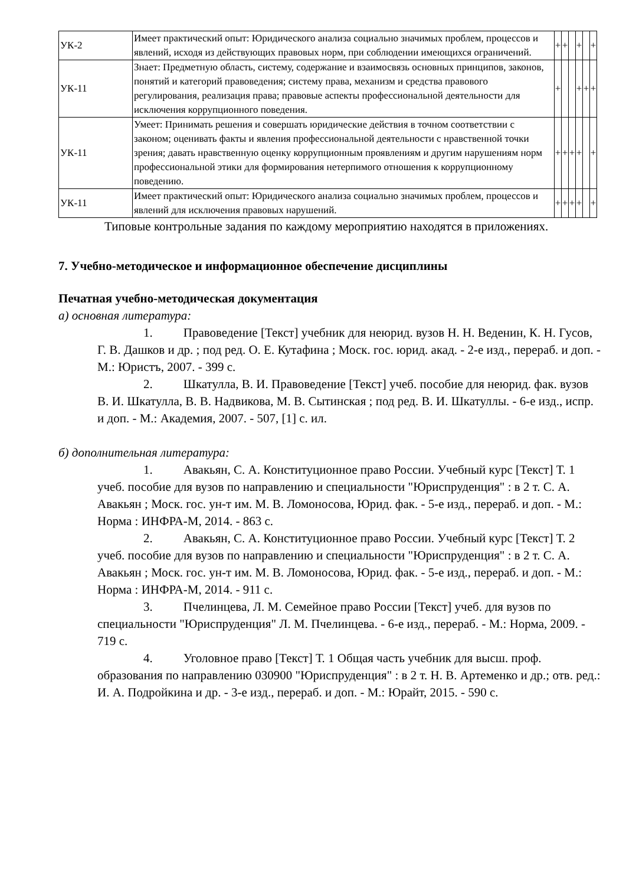| УК-2 | Имеет практический опыт: Юридического анализа социально значимых проблем, процессов и явлений, исходя из действующих правовых норм, при соблюдении имеющихся ограничений. | + | + | | + | | + |
| УК-11 | Знает: Предметную область, систему, содержание и взаимосвязь основных принципов, законов, понятий и категорий правоведения; систему права, механизм и средства правового регулирования, реализация права; правовые аспекты профессиональной деятельности для исключения коррупционного поведения. | + | | | + | + | + |
| УК-11 | Умеет: Принимать решения и совершать юридические действия в точном соответствии с законом; оценивать факты и явления профессиональной деятельности с нравственной точки зрения; давать нравственную оценку коррупционным проявлениям и другим нарушениям норм профессиональной этики для формирования нетерпимого отношения к коррупционному поведению. | + | + | + | + | | + |
| УК-11 | Имеет практический опыт: Юридического анализа социально значимых проблем, процессов и явлений для исключения правовых нарушений. | + | + | + | + | | + |
Типовые контрольные задания по каждому мероприятию находятся в приложениях.
7. Учебно-методическое и информационное обеспечение дисциплины
Печатная учебно-методическая документация
а) основная литература:
1. Правоведение [Текст] учебник для неюрид. вузов Н. Н. Веденин, К. Н. Гусов, Г. В. Дашков и др. ; под ред. О. Е. Кутафина ; Моск. гос. юрид. акад. - 2-е изд., перераб. и доп. - М.: Юристъ, 2007. - 399 с.
2. Шкатулла, В. И. Правоведение [Текст] учеб. пособие для неюрид. фак. вузов В. И. Шкатулла, В. В. Надвикова, М. В. Сытинская ; под ред. В. И. Шкатуллы. - 6-е изд., испр. и доп. - М.: Академия, 2007. - 507, [1] с. ил.
б) дополнительная литература:
1. Авакьян, С. А. Конституционное право России. Учебный курс [Текст] Т. 1 учеб. пособие для вузов по направлению и специальности "Юриспруденция" : в 2 т. С. А. Авакьян ; Моск. гос. ун-т им. М. В. Ломоносова, Юрид. фак. - 5-е изд., перераб. и доп. - М.: Норма : ИНФРА-М, 2014. - 863 с.
2. Авакьян, С. А. Конституционное право России. Учебный курс [Текст] Т. 2 учеб. пособие для вузов по направлению и специальности "Юриспруденция" : в 2 т. С. А. Авакьян ; Моск. гос. ун-т им. М. В. Ломоносова, Юрид. фак. - 5-е изд., перераб. и доп. - М.: Норма : ИНФРА-М, 2014. - 911 с.
3. Пчелинцева, Л. М. Семейное право России [Текст] учеб. для вузов по специальности "Юриспруденция" Л. М. Пчелинцева. - 6-е изд., перераб. - М.: Норма, 2009. - 719 с.
4. Уголовное право [Текст] Т. 1 Общая часть учебник для высш. проф. образования по направлению 030900 "Юриспруденция" : в 2 т. Н. В. Артеменко и др.; отв. ред.: И. А. Подройкина и др. - 3-е изд., перераб. и доп. - М.: Юрайт, 2015. - 590 с.